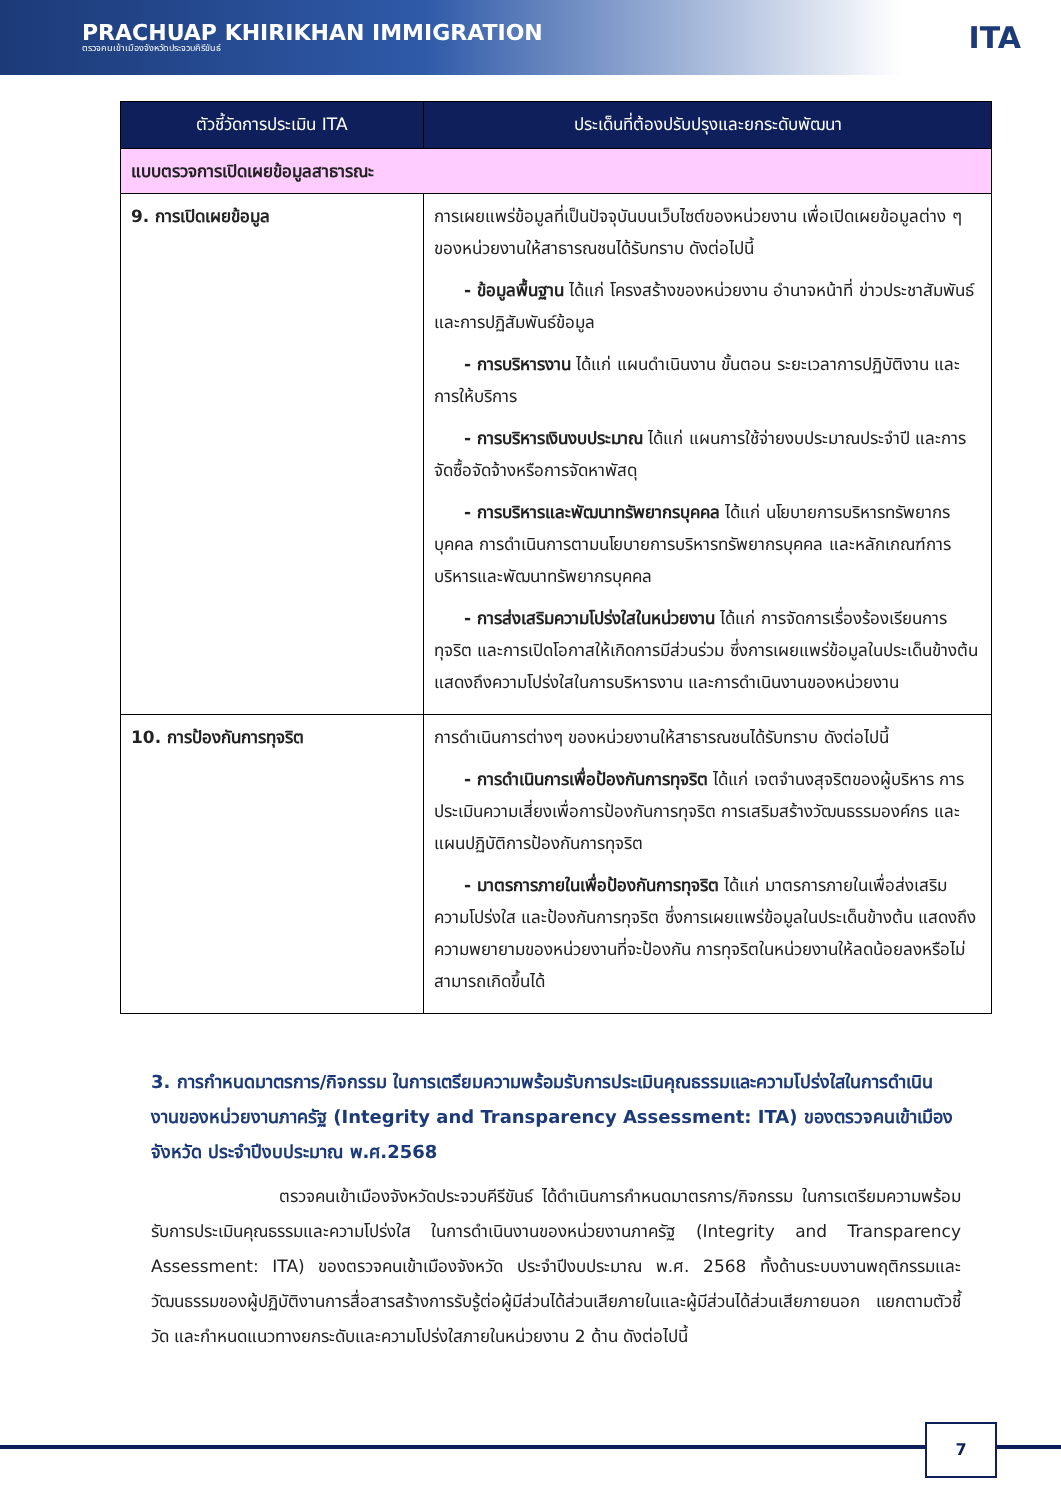PRACHUAP KHIRIKHAN IMMIGRATION
ตรวจคนเข้าเมืองจังหวัดประจวบคีรีขันธ์
ITA
| ตัวชี้วัดการประเมิน ITA | ประเด็นที่ต้องปรับปรุงและยกระดับพัฒนา |
| --- | --- |
| แบบตรวจการเปิดเผยข้อมูลสาธารณะ | |
| 9. การเปิดเผยข้อมูล | การเผยแพร่ข้อมูลที่เป็นปัจจุบันบนเว็บไซต์ของหน่วยงาน เพื่อเปิดเผยข้อมูลต่าง ๆ ของหน่วยงานให้สาธารณชนได้รับทราบ ดังต่อไปนี้ - ข้อมูลพื้นฐาน ได้แก่ โครงสร้างของหน่วยงาน อำนาจหน้าที่ ข่าวประชาสัมพันธ์ และการปฏิสัมพันธ์ข้อมูล - การบริหารงาน ได้แก่ แผนดำเนินงาน ขั้นตอน ระยะเวลาการปฏิบัติงาน และการให้บริการ - การบริหารเงินงบประมาณ ได้แก่ แผนการใช้จ่ายงบประมาณประจำปี และการจัดซื้อจัดจ้างหรือการจัดหาพัสดุ - การบริหารและพัฒนาทรัพยากรบุคคล ได้แก่ นโยบายการบริหารทรัพยากรบุคคล การดำเนินการตามนโยบายการบริหารทรัพยากรบุคคล และหลักเกณฑ์การบริหารและพัฒนาทรัพยากรบุคคล - การส่งเสริมความโปร่งใสในหน่วยงาน ได้แก่ การจัดการเรื่องร้องเรียนการทุจริต และการเปิดโอกาสให้เกิดการมีส่วนร่วม ซึ่งการเผยแพร่ข้อมูลในประเด็นข้างต้นแสดงถึงความโปร่งใสในการบริหารงาน และการดำเนินงานของหน่วยงาน |
| 10. การป้องกันการทุจริต | การดำเนินการต่างๆ ของหน่วยงานให้สาธารณชนได้รับทราบ ดังต่อไปนี้ - การดำเนินการเพื่อป้องกันการทุจริต ได้แก่ เจตจำนงสุจริตของผู้บริหาร การประเมินความเสี่ยงเพื่อการป้องกันการทุจริต การเสริมสร้างวัฒนธรรมองค์กร และแผนปฏิบัติการป้องกันการทุจริต - มาตรการภายในเพื่อป้องกันการทุจริต ได้แก่ มาตรการภายในเพื่อส่งเสริมความโปร่งใส และป้องกันการทุจริต ซึ่งการเผยแพร่ข้อมูลในประเด็นข้างต้น แสดงถึงความพยายามของหน่วยงานที่จะป้องกัน การทุจริตในหน่วยงานให้ลดน้อยลงหรือไม่สามารถเกิดขึ้นได้ |
3. การกำหนดมาตรการ/กิจกรรม ในการเตรียมความพร้อมรับการประเมินคุณธรรมและความโปร่งใสในการดำเนินงานของหน่วยงานภาครัฐ (Integrity and Transparency Assessment: ITA) ของตรวจคนเข้าเมืองจังหวัด ประจำปีงบประมาณ พ.ศ.2568
ตรวจคนเข้าเมืองจังหวัดประจวบคีรีขันธ์ ได้ดำเนินการกำหนดมาตรการ/กิจกรรม ในการเตรียมความพร้อมรับการประเมินคุณธรรมและความโปร่งใส ในการดำเนินงานของหน่วยงานภาครัฐ (Integrity and Transparency Assessment: ITA) ของตรวจคนเข้าเมืองจังหวัด ประจำปีงบประมาณ พ.ศ. 2568 ทั้งด้านระบบงานพฤติกรรมและวัฒนธรรมของผู้ปฏิบัติงานการสื่อสารสร้างการรับรู้ต่อผู้มีส่วนได้ส่วนเสียภายในและผู้มีส่วนได้ส่วนเสียภายนอก แยกตามตัวชี้วัด และกำหนดแนวทางยกระดับและความโปร่งใสภายในหน่วยงาน 2 ด้าน ดังต่อไปนี้
7